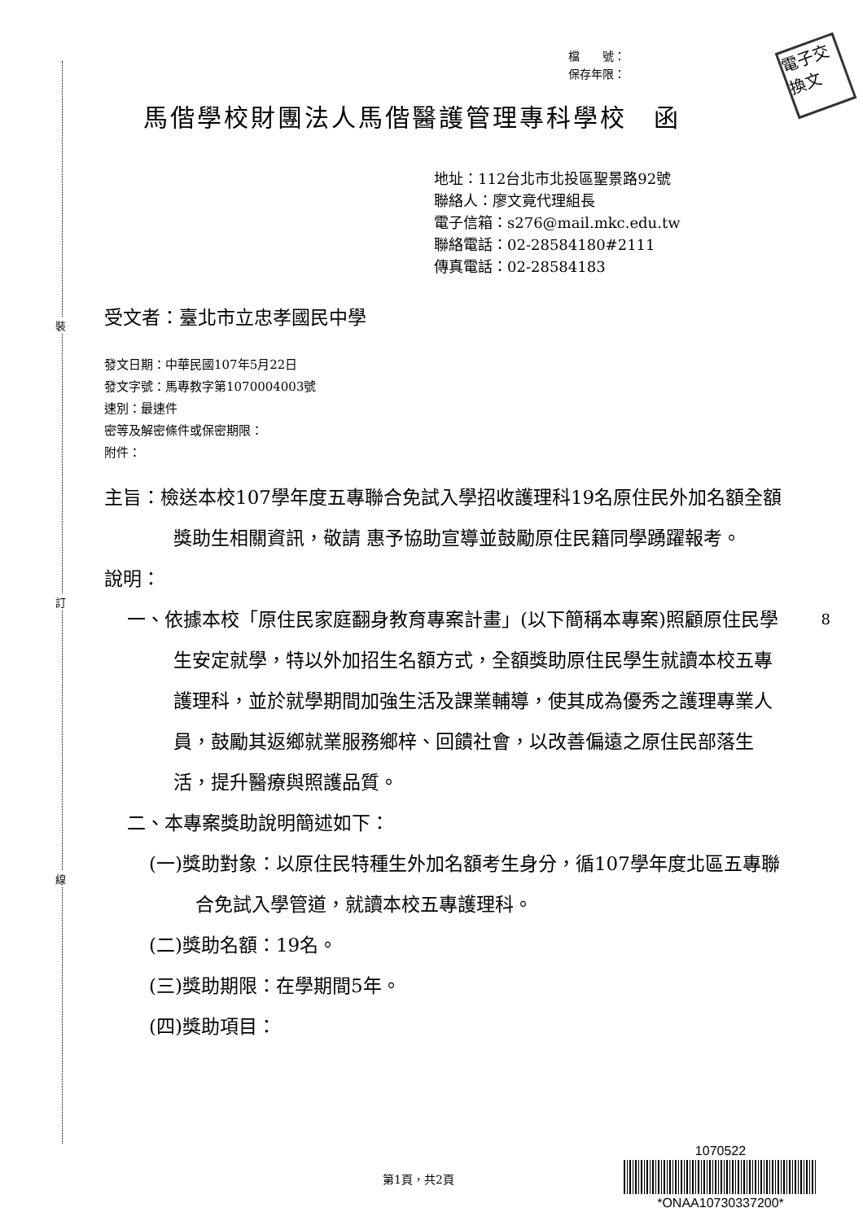裝
訂
線
電子交換文
檔　　號：
保存年限：
馬偕學校財團法人馬偕醫護管理專科學校　函
地址：112台北市北投區聖景路92號
聯絡人：廖文竟代理組長
電子信箱：s276@mail.mkc.edu.tw
聯絡電話：02-28584180#2111
傳真電話：02-28584183
受文者：臺北市立忠孝國民中學
發文日期：中華民國107年5月22日
發文字號：馬專教字第1070004003號
速別：最速件
密等及解密條件或保密期限：
附件：
主旨：檢送本校107學年度五專聯合免試入學招收護理科19名原住民外加名額全額獎助生相關資訊，敬請 惠予協助宣導並鼓勵原住民籍同學踴躍報考。
說明：
一、依據本校「原住民家庭翻身教育專案計畫」(以下簡稱本專案)照顧原住民學生安定就學，特以外加招生名額方式，全額獎助原住民學生就讀本校五專護理科，並於就學期間加強生活及課業輔導，使其成為優秀之護理專業人員，鼓勵其返鄉就業服務鄉梓、回饋社會，以改善偏遠之原住民部落生活，提升醫療與照護品質。
二、本專案獎助說明簡述如下：
(一)獎助對象：以原住民特種生外加名額考生身分，循107學年度北區五專聯合免試入學管道，就讀本校五專護理科。
(二)獎助名額：19名。
(三)獎助期限：在學期間5年。
(四)獎助項目：
8
第1頁，共2頁
1070522
*ONAA10730337200*